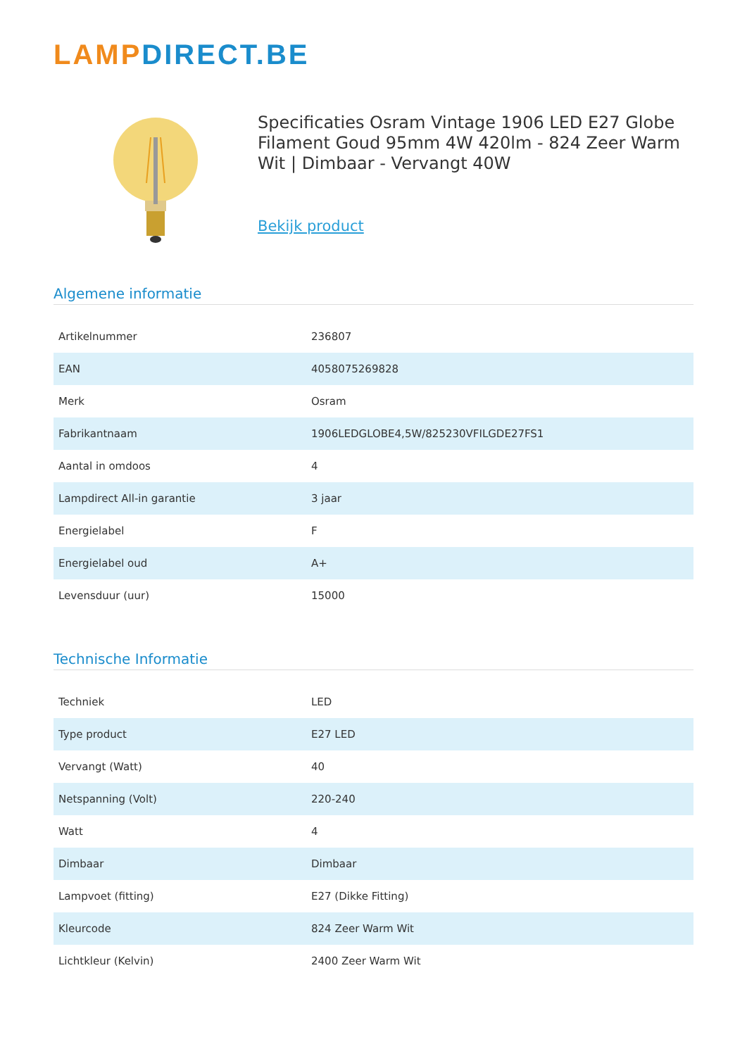LAMP DIRECT.BE
Specificaties Osram Vintage 1906 LED E27 Globe Filament Goud 95mm 4W 420lm - 824 Zeer Warm Wit | Dimbaar - Vervangt 40W
Bekijk product
Algemene informatie
| Artikelnummer | 236807 |
| EAN | 4058075269828 |
| Merk | Osram |
| Fabrikantnaam | 1906LEDGLOBE4,5W/825230VFILGDE27FS1 |
| Aantal in omdoos | 4 |
| Lampdirect All-in garantie | 3 jaar |
| Energielabel | F |
| Energielabel oud | A+ |
| Levensduur (uur) | 15000 |
Technische Informatie
| Techniek | LED |
| Type product | E27 LED |
| Vervangt (Watt) | 40 |
| Netspanning (Volt) | 220-240 |
| Watt | 4 |
| Dimbaar | Dimbaar |
| Lampvoet (fitting) | E27 (Dikke Fitting) |
| Kleurcode | 824 Zeer Warm Wit |
| Lichtkleur (Kelvin) | 2400 Zeer Warm Wit |